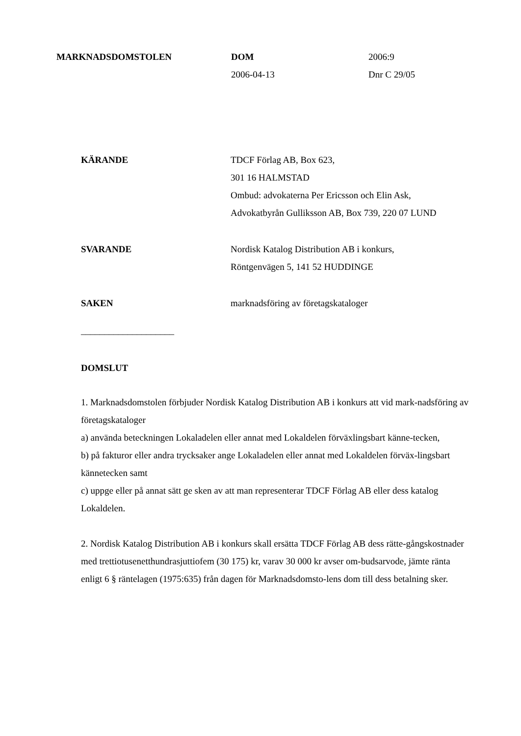MARKNADSDOMSTOLEN DOM
2006-04-13
2006:9
Dnr C 29/05
KÄRANDE TDCF Förlag AB, Box 623,
301 16 HALMSTAD
Ombud: advokaterna Per Ericsson och Elin Ask,
Advokatbyrån Gulliksson AB, Box 739, 220 07 LUND
SVARANDE Nordisk Katalog Distribution AB i konkurs,
Röntgenvägen 5, 141 52 HUDDINGE
SAKEN marknadsföring av företagskataloger
____________________
DOMSLUT
1. Marknadsdomstolen förbjuder Nordisk Katalog Distribution AB i konkurs att vid mark-nadsföring av företagskataloger
a) använda beteckningen Lokaladelen eller annat med Lokaldelen förväxlingsbart känne-tecken,
b) på fakturor eller andra trycksaker ange Lokaladelen eller annat med Lokaldelen förväx-lingsbart kännetecken samt
c) uppge eller på annat sätt ge sken av att man representerar TDCF Förlag AB eller dess katalog Lokaldelen.
2. Nordisk Katalog Distribution AB i konkurs skall ersätta TDCF Förlag AB dess rätte-gångskostnader med trettiotusenetthundrasjuttiofem (30 175) kr, varav 30 000 kr avser om-budsarvode, jämte ränta enligt 6 § räntelagen (1975:635) från dagen för Marknadsdomsto-lens dom till dess betalning sker.